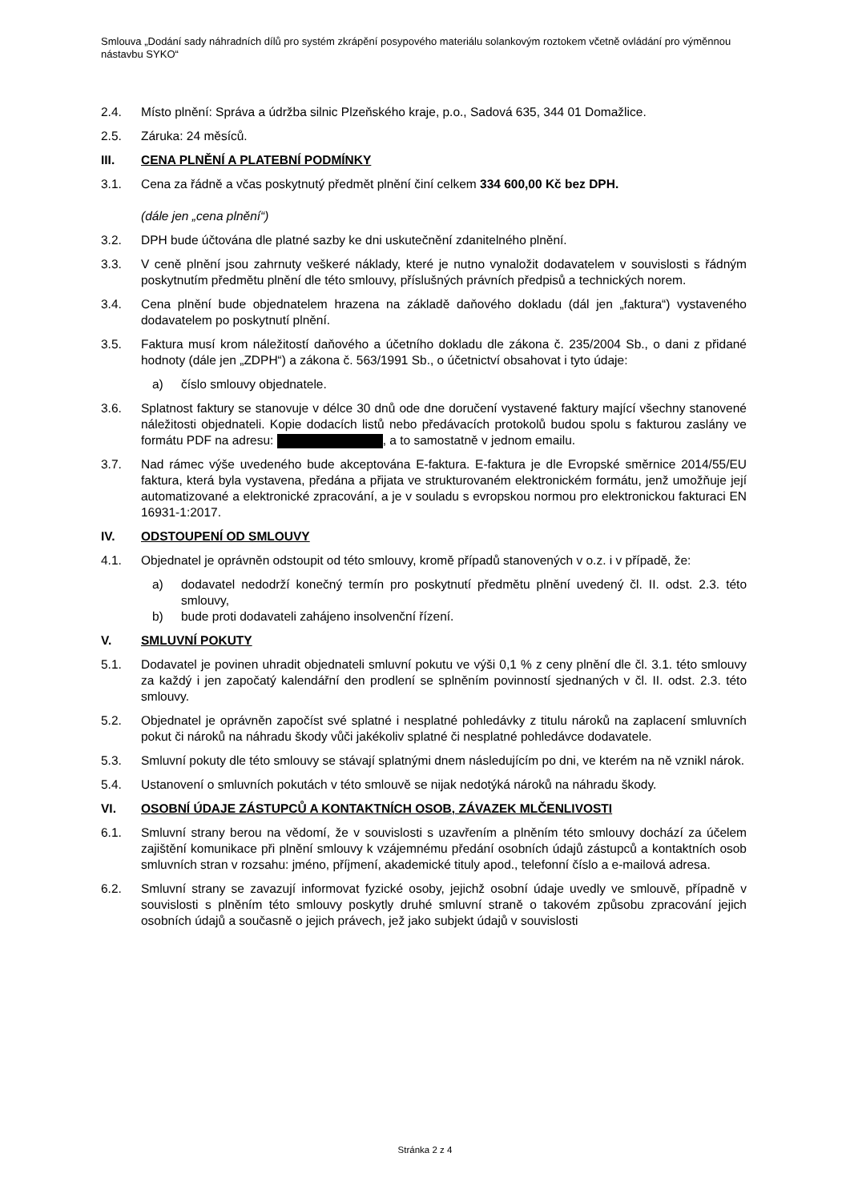Smlouva „Dodání sady náhradních dílů pro systém zkrápění posypového materiálu solankovým roztokem včetně ovládání pro výměnnou nástavbu SYKO“
2.4. Místo plnění: Správa a údržba silnic Plzeňského kraje, p.o., Sadová 635, 344 01 Domažlice.
2.5. Záruka: 24 měsíců.
III. CENA PLNĚNÍ A PLATEBNÍ PODMÍNKY
3.1. Cena za řádně a včas poskytnutý předmět plnění činí celkem 334 600,00 Kč bez DPH.
(dále jen „cena plnění“)
3.2. DPH bude účtována dle platné sazby ke dni uskutečnění zdanitelného plnění.
3.3. V ceně plnění jsou zahrnuty veškeré náklady, které je nutno vynaložit dodavatelem v souvislosti s řádným poskytnutím předmětu plnění dle této smlouvy, příslušných právních předpisů a technických norem.
3.4. Cena plnění bude objednatelem hrazena na základě daňového dokladu (dál jen „faktura“) vystaveného dodavatelem po poskytnutí plnění.
3.5. Faktura musí krom náležitostí daňového a účetního dokladu dle zákona č. 235/2004 Sb., o dani z přidané hodnoty (dále jen „ZDPH“) a zákona č. 563/1991 Sb., o účetnictví obsahovat i tyto údaje:
a) číslo smlouvy objednatele.
3.6. Splatnost faktury se stanovuje v délce 30 dnů ode dne doručení vystavené faktury mající všechny stanovené náležitosti objednateli. Kopie dodacích listů nebo předávacích protokolů budou spolu s fakturou zaslány ve formátu PDF na adresu: , a to samostatně v jednom emailu.
3.7. Nad rámec výše uvedeného bude akceptována E-faktura. E-faktura je dle Evropské směrnice 2014/55/EU faktura, která byla vystavena, předána a přijata ve strukturovaném elektronickém formátu, jenž umožňuje její automatizované a elektronické zpracování, a je v souladu s evropskou normou pro elektronickou fakturaci EN 16931-1:2017.
IV. ODSTOUPENÍ OD SMLOUVY
4.1. Objednatel je oprávněn odstoupit od této smlouvy, kromě případů stanovených v o.z. i v případě, že:
a) dodavatel nedodrží konečný termín pro poskytnutí předmětu plnění uvedený čl. II. odst. 2.3. této smlouvy,
b) bude proti dodavateli zahájeno insolvenční řízení.
V. SMLUVNÍ POKUTY
5.1. Dodavatel je povinen uhradit objednateli smluvní pokutu ve výši 0,1 % z ceny plnění dle čl. 3.1. této smlouvy za každý i jen započatý kalendářní den prodlení se splněním povinností sjednaných v čl. II. odst. 2.3. této smlouvy.
5.2. Objednatel je oprávněn započíst své splatné i nesplatné pohledávky z titulu nároků na zaplacení smluvních pokut či nároků na náhradu škody vůči jakékoliv splatné či nesplatné pohledávce dodavatele.
5.3. Smluvní pokuty dle této smlouvy se stávají splatnými dnem následujícím po dni, ve kterém na ně vznikl nárok.
5.4. Ustanovení o smluvních pokutách v této smlouvě se nijak nedotýká nároků na náhradu škody.
VI. OSOBNÍ ÚDAJE ZÁSTUPCŮ A KONTAKTNÍCH OSOB, ZÁVAZEK MLČENLIVOSTI
6.1. Smluvní strany berou na vědomí, že v souvislosti s uzavřením a plněním této smlouvy dochází za účelem zajištění komunikace při plnění smlouvy k vzájemnému předání osobních údajů zástupců a kontaktních osob smluvních stran v rozsahu: jméno, příjmení, akademické tituly apod., telefonní číslo a e-mailová adresa.
6.2. Smluvní strany se zavazují informovat fyzické osoby, jejichž osobní údaje uvedly ve smlouvě, případně v souvislosti s plněním této smlouvy poskytly druhé smluvní straně o takovém způsobu zpracování jejich osobních údajů a současně o jejich právech, jež jako subjekt údajů v souvislosti
Stránka 2 z 4